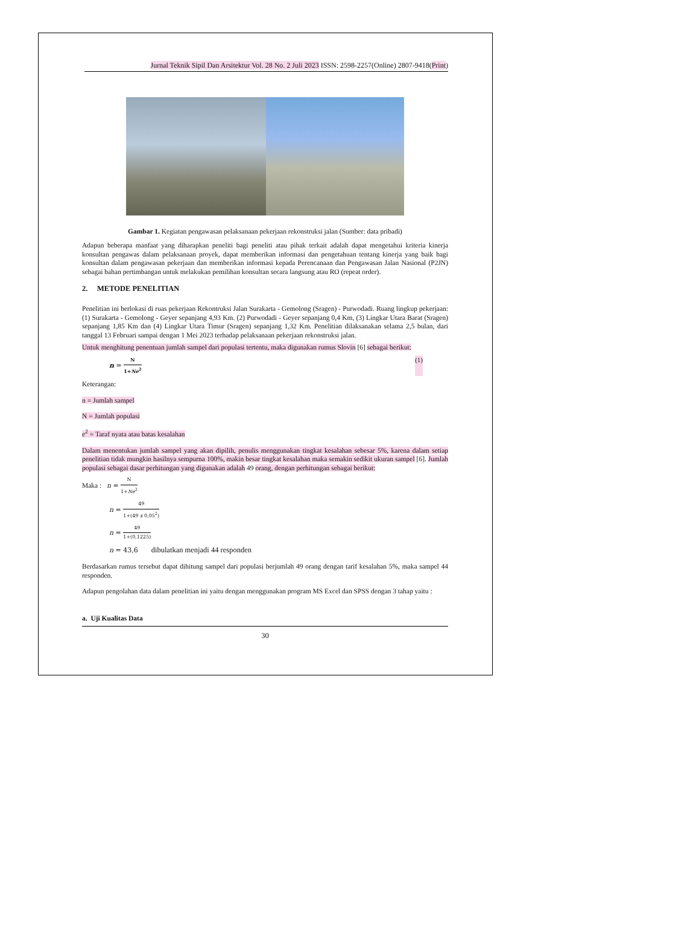Jurnal Teknik Sipil Dan Arsitektur Vol. 28 No. 2 Juli 2023 ISSN: 2598-2257(Online) 2807-9418(Print)
Gambar 1. Kegiatan pengawasan pelaksanaan pekerjaan rekonstruksi jalan (Sumber: data pribadi)
Adapun beberapa manfaat yang diharapkan peneliti bagi peneliti atau pihak terkait adalah dapat mengetahui kriteria kinerja konsultan pengawas dalam pelaksanaan proyek, dapat memberikan informasi dan pengetahuan tentang kinerja yang baik bagi konsultan dalam pengawasan pekerjaan dan memberikan informasi kepada Perencanaan dan Pengawasan Jalan Nasional (P2JN) sebagai bahan pertimbangan untuk melakukan pemilihan konsultan secara langsung atau RO (repeat order).
2. METODE PENELITIAN
Penelitian ini berlokasi di ruas pekerjaan Rekontruksi Jalan Surakarta - Gemolong (Sragen) - Purwodadi. Ruang lingkup pekerjaan: (1) Surakarta - Gemolong - Geyer sepanjang 4,93 Km. (2) Purwodadi - Geyer sepanjang 0,4 Km, (3) Lingkar Utara Barat (Sragen) sepanjang 1,85 Km dan (4) Lingkar Utara Timur (Sragen) sepanjang 1,32 Km. Penelitian dilaksanakan selama 2,5 bulan, dari tanggal 13 Februari sampai dengan 1 Mei 2023 terhadap pelaksanaan pekerjaan rekonstruksi jalan.
Untuk menghitung penentuan jumlah sampel dari populasi tertentu, maka digunakan rumus Slovin [6] sebagai berikut:
n = N 1+Ne<sup>2</sup> (1)
Keterangan:
n = Jumlah sampel
N = Jumlah populasi
e<sup>2</sup> = Taraf nyata atau batas kesalahan
Dalam menentukan jumlah sampel yang akan dipilih, penulis menggunakan tingkat kesalahan sebesar 5%, karena dalam setiap penelitian tidak mungkin hasilnya sempurna 100%, makin besar tingkat kesalahan maka semakin sedikit ukuran sampel [6]. Jumlah populasi sebagai dasar perhitungan yang digunakan adalah 49 orang, dengan perhitungan sebagai berikut:
Maka : n = N 1+Ne<sup>2</sup>
n = 49 1+(49 x 0,05<sup>2</sup>)
n = 49 1+(0,1225)
n = 43,6 dibulatkan menjadi 44 responden
Berdasarkan rumus tersebut dapat dihitung sampel dari populasi berjumlah 49 orang dengan tarif kesalahan 5%, maka sampel 44 responden.
Adapun pengolahan data dalam penelitian ini yaitu dengan menggunakan program MS Excel dan SPSS dengan 3 tahap yaitu :
a. Uji Kualitas Data
30